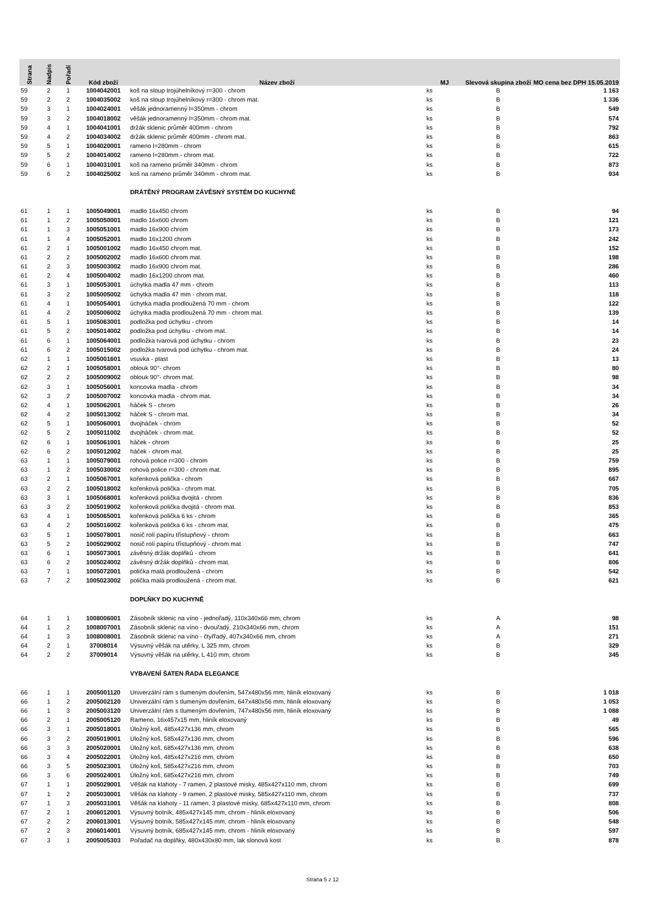| Strana | Nadpis | Pořadí | Kód zboží | Název zboží | MJ | Slevová skupina zboží | MO cena bez DPH 15.05.2019 |
| --- | --- | --- | --- | --- | --- | --- | --- |
| 59 | 2 | 1 | 1004042001 | koš na sloup trojúhelníkový r=300 - chrom | ks | B | 1 163 |
| 59 | 2 | 2 | 1004035002 | koš na sloup trojúhelníkový r=300 - chrom mat. | ks | B | 1 336 |
| 59 | 3 | 1 | 1004024001 | věšák jednoramenný l=350mm - chrom | ks | B | 549 |
| 59 | 3 | 2 | 1004018002 | věšák jednoramenný l=350mm - chrom mat. | ks | B | 574 |
| 59 | 4 | 1 | 1004041001 | držák sklenic průměr 400mm - chrom | ks | B | 792 |
| 59 | 4 | 2 | 1004034002 | držák sklenic průměr 400mm - chrom mat. | ks | B | 863 |
| 59 | 5 | 1 | 1004020001 | rameno l=280mm - chrom | ks | B | 615 |
| 59 | 5 | 2 | 1004014002 | rameno l=280mm - chrom mat. | ks | B | 722 |
| 59 | 6 | 1 | 1004031001 | koš na rameno průměr 340mm - chrom | ks | B | 873 |
| 59 | 6 | 2 | 1004025002 | koš na rameno průměr 340mm - chrom mat. | ks | B | 934 |
| | | | | DRÁTĚNÝ PROGRAM ZÁVĚSNÝ SYSTÉM DO KUCHYNĚ | | | |
| 61 | 1 | 1 | 1005049001 | madlo 16x450 chrom | ks | B | 94 |
| 61 | 1 | 2 | 1005050001 | madlo 16x600 chrom | ks | B | 121 |
| 61 | 1 | 3 | 1005051001 | madlo 16x900 chrom | ks | B | 173 |
| 61 | 1 | 4 | 1005052001 | madlo 16x1200 chrom | ks | B | 242 |
| 61 | 2 | 1 | 1005001002 | madlo 16x450 chrom mat. | ks | B | 152 |
| 61 | 2 | 2 | 1005002002 | madlo 16x600 chrom mat. | ks | B | 198 |
| 61 | 2 | 3 | 1005003002 | madlo 16x900 chrom mat. | ks | B | 286 |
| 61 | 2 | 4 | 1005004002 | madlo 16x1200 chrom mat. | ks | B | 460 |
| 61 | 3 | 1 | 1005053001 | úchytka madla 47 mm - chrom | ks | B | 113 |
| 61 | 3 | 2 | 1005005002 | úchytka madla 47 mm - chrom mat. | ks | B | 118 |
| 61 | 4 | 1 | 1005054001 | úchytka madla prodloužená 70 mm - chrom | ks | B | 122 |
| 61 | 4 | 2 | 1005006002 | úchytka madla prodloužená 70 mm - chrom mat. | ks | B | 139 |
| 61 | 5 | 1 | 1005063001 | podložka pod úchytku - chrom | ks | B | 14 |
| 61 | 5 | 2 | 1005014002 | podložka pod úchytku - chrom mat. | ks | B | 14 |
| 61 | 6 | 1 | 1005064001 | podložka tvarová pod úchytku - chrom | ks | B | 23 |
| 61 | 6 | 2 | 1005015002 | podložka tvarová pod úchytku - chrom mat. | ks | B | 24 |
| 62 | 1 | 1 | 1005001601 | vsuvka - plast | ks | B | 13 |
| 62 | 2 | 1 | 1005058001 | oblouk 90°- chrom | ks | B | 80 |
| 62 | 2 | 2 | 1005009002 | oblouk 90°- chrom mat. | ks | B | 98 |
| 62 | 3 | 1 | 1005056001 | koncovka madla - chrom | ks | B | 34 |
| 62 | 3 | 2 | 1005007002 | koncovka madla - chrom mat. | ks | B | 34 |
| 62 | 4 | 1 | 1005062001 | háček S - chrom | ks | B | 26 |
| 62 | 4 | 2 | 1005013002 | háček S - chrom mat. | ks | B | 34 |
| 62 | 5 | 1 | 1005060001 | dvojháček - chrom | ks | B | 52 |
| 62 | 5 | 2 | 1005011002 | dvojháček - chrom mat. | ks | B | 52 |
| 62 | 6 | 1 | 1005061001 | háček - chrom | ks | B | 25 |
| 62 | 6 | 2 | 1005012002 | háček - chrom mat. | ks | B | 25 |
| 63 | 1 | 1 | 1005079001 | rohová police r=300 - chrom | ks | B | 759 |
| 63 | 1 | 2 | 1005030002 | rohová police r=300 - chrom mat. | ks | B | 895 |
| 63 | 2 | 1 | 1005067001 | kořenková polička - chrom | ks | B | 667 |
| 63 | 2 | 2 | 1005018002 | kořenková polička - chrom mat. | ks | B | 705 |
| 63 | 3 | 1 | 1005068001 | kořenková polička dvojitá - chrom | ks | B | 836 |
| 63 | 3 | 2 | 1005019002 | kořenková polička dvojitá - chrom mat. | ks | B | 853 |
| 63 | 4 | 1 | 1005065001 | kořenková polička 6 ks - chrom | ks | B | 365 |
| 63 | 4 | 2 | 1005016002 | kořenková polička 6 ks - chrom mat. | ks | B | 475 |
| 63 | 5 | 1 | 1005078001 | nosič rolí papíru třístupňový - chrom | ks | B | 663 |
| 63 | 5 | 2 | 1005029002 | nosič rolí papíru třístupňový - chrom mat | ks | B | 747 |
| 63 | 6 | 1 | 1005073001 | závěsný držák doplňků - chrom | ks | B | 641 |
| 63 | 6 | 2 | 1005024002 | závěsný držák doplňků - chrom mat. | ks | B | 806 |
| 63 | 7 | 1 | 1005072001 | polička malá prodloužená - chrom | ks | B | 542 |
| 63 | 7 | 2 | 1005023002 | polička malá prodloužená - chrom mat. | ks | B | 621 |
| | | | | DOPLŇKY DO KUCHYNĚ | | | |
| 64 | 1 | 1 | 1008006001 | Zásobník sklenic na víno - jednořadý, 110x340x66 mm, chrom | ks | A | 98 |
| 64 | 1 | 2 | 1008007001 | Zásobník sklenic na víno - dvouřadý, 210x340x66 mm, chrom | ks | A | 151 |
| 64 | 1 | 3 | 1008008001 | Zásobník sklenic na víno - čtyřřadý, 407x340x66 mm, chrom | ks | A | 271 |
| 64 | 2 | 1 | 37008014 | Výsuvný věšák na utěrky, L 325 mm, chrom | ks | B | 329 |
| 64 | 2 | 2 | 37009014 | Výsuvný věšák na utěrky, L 410 mm, chrom | ks | B | 345 |
| | | | | VYBAVENÍ ŠATEN ŘADA ELEGANCE | | | |
| 66 | 1 | 1 | 2005001120 | Univerzální rám s tlumeným dovřením, 547x480x56 mm, hliník eloxovaný | ks | B | 1 018 |
| 66 | 1 | 2 | 2005002120 | Univerzální rám s tlumeným dovřením, 647x480x56 mm, hliník eloxovaný | ks | B | 1 053 |
| 66 | 1 | 3 | 2005003120 | Univerzální rám s tlumeným dovřením, 747x480x56 mm, hliník eloxovaný | ks | B | 1 088 |
| 66 | 2 | 1 | 2005005120 | Rameno, 16x457x15 mm, hliník eloxovaný | ks | B | 49 |
| 66 | 3 | 1 | 2005018001 | Úložný koš, 485x427x136 mm, chrom | ks | B | 565 |
| 66 | 3 | 2 | 2005019001 | Úložný koš, 585x427x136 mm, chrom | ks | B | 596 |
| 66 | 3 | 3 | 2005020001 | Úložný koš, 685x427x136 mm, chrom | ks | B | 638 |
| 66 | 3 | 4 | 2005022001 | Úložný koš, 485x427x216 mm, chrom | ks | B | 650 |
| 66 | 3 | 5 | 2005023001 | Úložný koš, 585x427x216 mm, chrom | ks | B | 703 |
| 66 | 3 | 6 | 2005024001 | Úložný koš, 685x427x216 mm, chrom | ks | B | 749 |
| 67 | 1 | 1 | 2005029001 | Věšák na klahoty - 7 ramen, 2 plastové misky, 485x427x110 mm, chrom | ks | B | 699 |
| 67 | 1 | 2 | 2005030001 | Věšák na klahoty - 9 ramen, 2 plastové misky, 585x427x110 mm, chrom | ks | B | 737 |
| 67 | 1 | 3 | 2005031001 | Věšák na klahoty - 11 ramen, 3 plastové misky, 685x427x110 mm, chrom | ks | B | 808 |
| 67 | 2 | 1 | 2006012001 | Výsuvný botník, 485x427x145 mm, chrom - hliník eloxovaný | ks | B | 506 |
| 67 | 2 | 2 | 2006013001 | Výsuvný botník, 585x427x145 mm, chrom - hliník eloxovaný | ks | B | 548 |
| 67 | 2 | 3 | 2006014001 | Výsuvný botník, 685x427x145 mm, chrom - hliník eloxovaný | ks | B | 597 |
| 67 | 3 | 1 | 2005005303 | Pořadač na doplňky, 480x430x80 mm, lak slonová kost | ks | B | 878 |
Strana 5 z 12